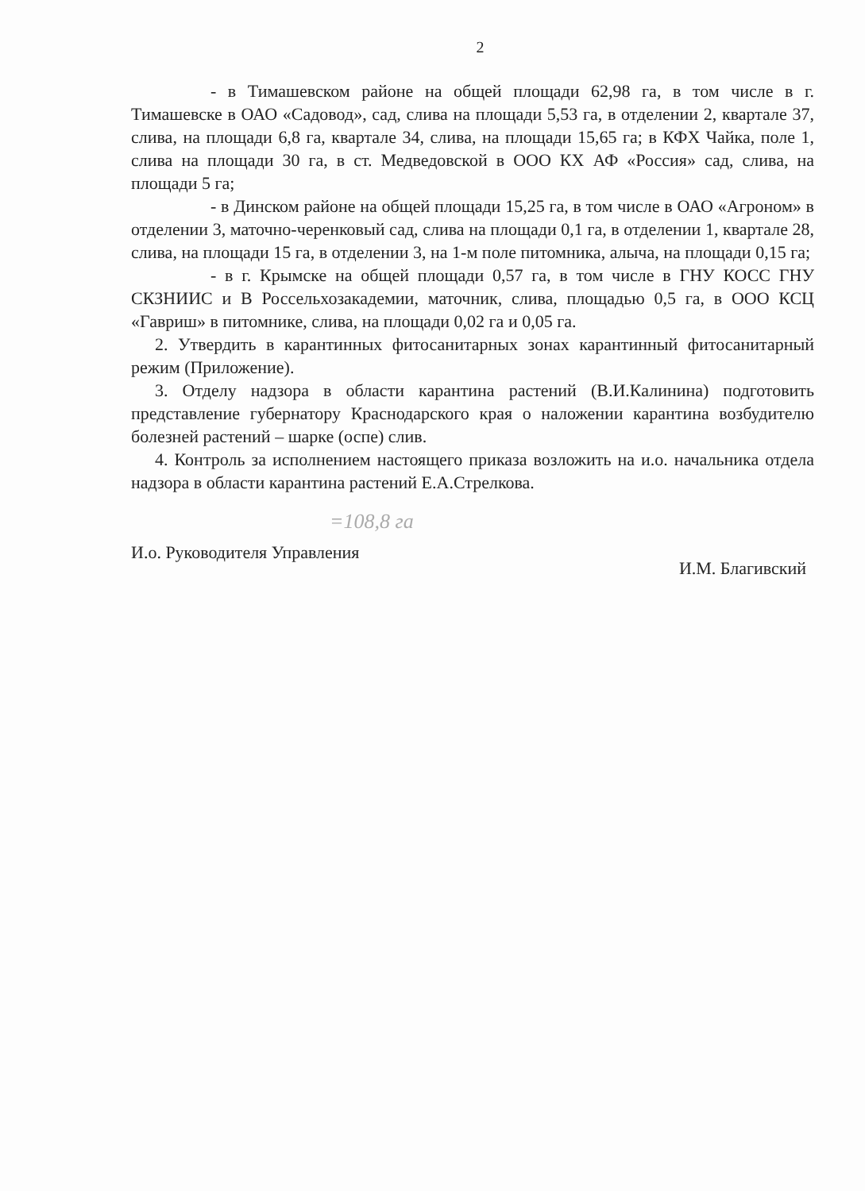2
- в Тимашевском районе на общей площади 62,98 га, в том числе в г. Тимашевске в ОАО «Садовод», сад, слива на площади 5,53 га, в отделении 2, квартале 37, слива, на площади 6,8 га, квартале 34, слива, на площади 15,65 га; в КФХ Чайка, поле 1, слива на площади 30 га, в ст. Медведовской в ООО КХ АФ «Россия» сад, слива, на площади 5 га;
- в Динском районе на общей площади 15,25 га, в том числе в ОАО «Агроном» в отделении 3, маточно-черенковый сад, слива на площади 0,1 га, в отделении 1, квартале 28, слива, на площади 15 га, в отделении 3, на 1-м поле питомника, алыча, на площади 0,15 га;
- в г. Крымске на общей площади 0,57 га, в том числе в ГНУ КОСС ГНУ СКЗНИИС и В Россельхозакадемии, маточник, слива, площадью 0,5 га, в ООО КСЦ «Гавриш» в питомнике, слива, на площади 0,02 га и 0,05 га.
2. Утвердить в карантинных фитосанитарных зонах карантинный фитосанитарный режим (Приложение).
3. Отделу надзора в области карантина растений (В.И.Калинина) подготовить представление губернатору Краснодарского края о наложении карантина возбудителю болезней растений – шарке (оспе) слив.
4. Контроль за исполнением настоящего приказа возложить на и.о. начальника отдела надзора в области карантина растений Е.А.Стрелкова.
=108,8 га
И.о. Руководителя Управления И.М. Благивский